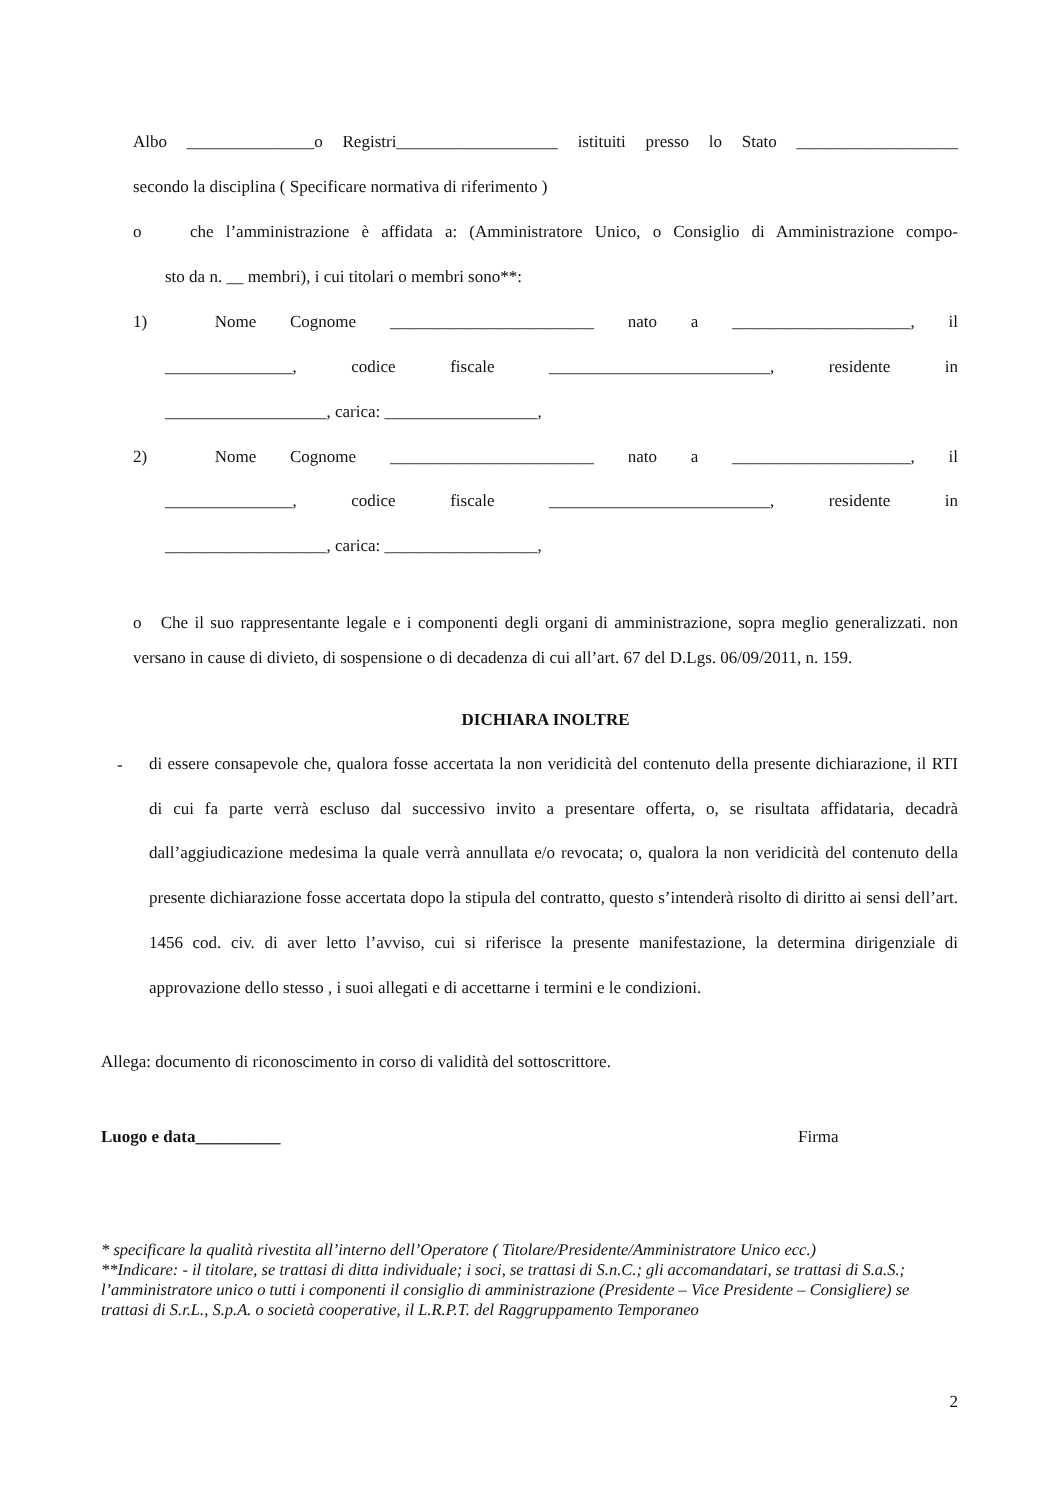Albo _______________o Registri___________________ istituiti presso lo Stato ___________________
secondo la disciplina ( Specificare normativa di riferimento )
o che l’amministrazione è affidata a: (Amministratore Unico, o Consiglio di Amministrazione compo-
sto da n. __ membri), i cui titolari o membri sono**:
1) Nome Cognome ________________________ nato a _____________________, il
_______________, codice fiscale __________________________, residente in
___________________, carica: __________________,
2) Nome Cognome ________________________ nato a _____________________, il
_______________, codice fiscale __________________________, residente in
___________________, carica: __________________,
o Che il suo rappresentante legale e i componenti degli organi di amministrazione, sopra meglio generalizzati. non versano in cause di divieto, di sospensione o di decadenza di cui all’art. 67 del D.Lgs. 06/09/2011, n. 159.
DICHIARA INOLTRE
-
di essere consapevole che, qualora fosse accertata la non veridicità del contenuto della presente dichiarazione, il RTI di cui fa parte verrà escluso dal successivo invito a presentare offerta, o, se risultata affidataria, decadrà dall’aggiudicazione medesima la quale verrà annullata e/o revocata; o, qualora la non veridicità del contenuto della presente dichiarazione fosse accertata dopo la stipula del contratto, questo s’intenderà risolto di diritto ai sensi dell’art. 1456 cod. civ. di aver letto l’avviso, cui si riferisce la presente manifestazione, la determina dirigenziale di approvazione dello stesso , i suoi allegati e di accettarne i termini e le condizioni.
Allega: documento di riconoscimento in corso di validità del sottoscrittore.
Luogo e data__________ Firma
* specificare la qualità rivestita all’interno dell’Operatore ( Titolare/Presidente/Amministratore Unico ecc.)
**Indicare: - il titolare, se trattasi di ditta individuale; i soci, se trattasi di S.n.C.; gli accomandatari, se trattasi di S.a.S.; l’amministratore unico o tutti i componenti il consiglio di amministrazione (Presidente – Vice Presidente – Consigliere) se trattasi di S.r.L., S.p.A. o società cooperative, il L.R.P.T. del Raggruppamento Temporaneo
2